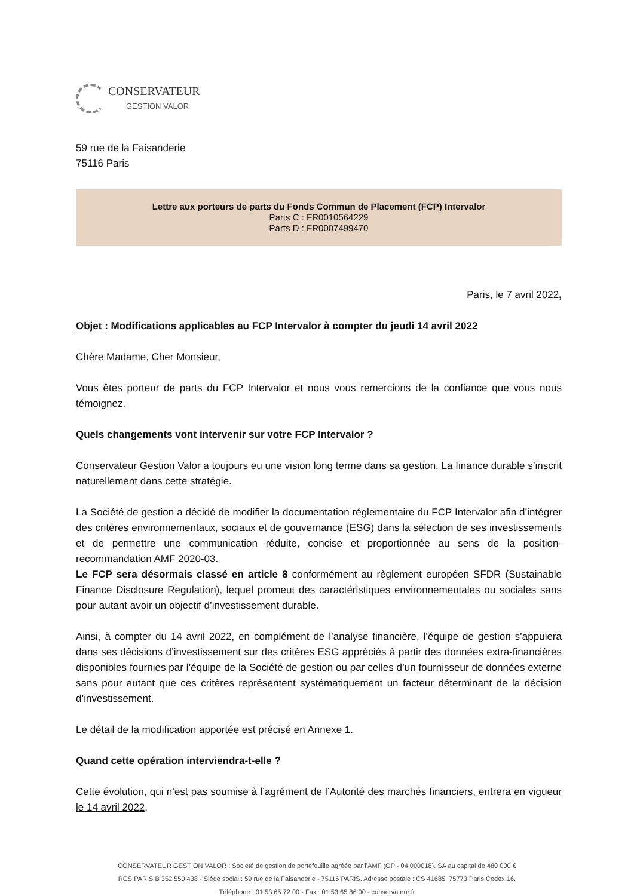CONSERVATEUR
GESTION VALOR
59 rue de la Faisanderie
75116 Paris
Lettre aux porteurs de parts du Fonds Commun de Placement (FCP) Intervalor
Parts C : FR0010564229
Parts D : FR0007499470
Paris, le 7 avril 2022,
Objet : Modifications applicables au FCP Intervalor à compter du jeudi 14 avril 2022
Chère Madame, Cher Monsieur,
Vous êtes porteur de parts du FCP Intervalor et nous vous remercions de la confiance que vous nous témoignez.
Quels changements vont intervenir sur votre FCP Intervalor ?
Conservateur Gestion Valor a toujours eu une vision long terme dans sa gestion. La finance durable s’inscrit naturellement dans cette stratégie.
La Société de gestion a décidé de modifier la documentation réglementaire du FCP Intervalor afin d’intégrer des critères environnementaux, sociaux et de gouvernance (ESG) dans la sélection de ses investissements et de permettre une communication réduite, concise et proportionnée au sens de la position-recommandation AMF 2020-03.
Le FCP sera désormais classé en article 8 conformément au règlement européen SFDR (Sustainable Finance Disclosure Regulation), lequel promeut des caractéristiques environnementales ou sociales sans pour autant avoir un objectif d’investissement durable.
Ainsi, à compter du 14 avril 2022, en complément de l’analyse financière, l’équipe de gestion s’appuiera dans ses décisions d’investissement sur des critères ESG appréciés à partir des données extra-financières disponibles fournies par l’équipe de la Société de gestion ou par celles d’un fournisseur de données externe sans pour autant que ces critères représentent systématiquement un facteur déterminant de la décision d’investissement.
Le détail de la modification apportée est précisé en Annexe 1.
Quand cette opération interviendra-t-elle ?
Cette évolution, qui n’est pas soumise à l’agrément de l’Autorité des marchés financiers, entrera en vigueur le 14 avril 2022.
CONSERVATEUR GESTION VALOR : Société de gestion de portefeuille agréée par l’AMF (GP - 04 000018). SA au capital de 480 000 €
RCS PARIS B 352 550 438 - Siège social : 59 rue de la Faisanderie - 75116 PARIS. Adresse postale : CS 41685, 75773 Paris Cedex 16.
Téléphone : 01 53 65 72 00 - Fax : 01 53 65 86 00 - conservateur.fr